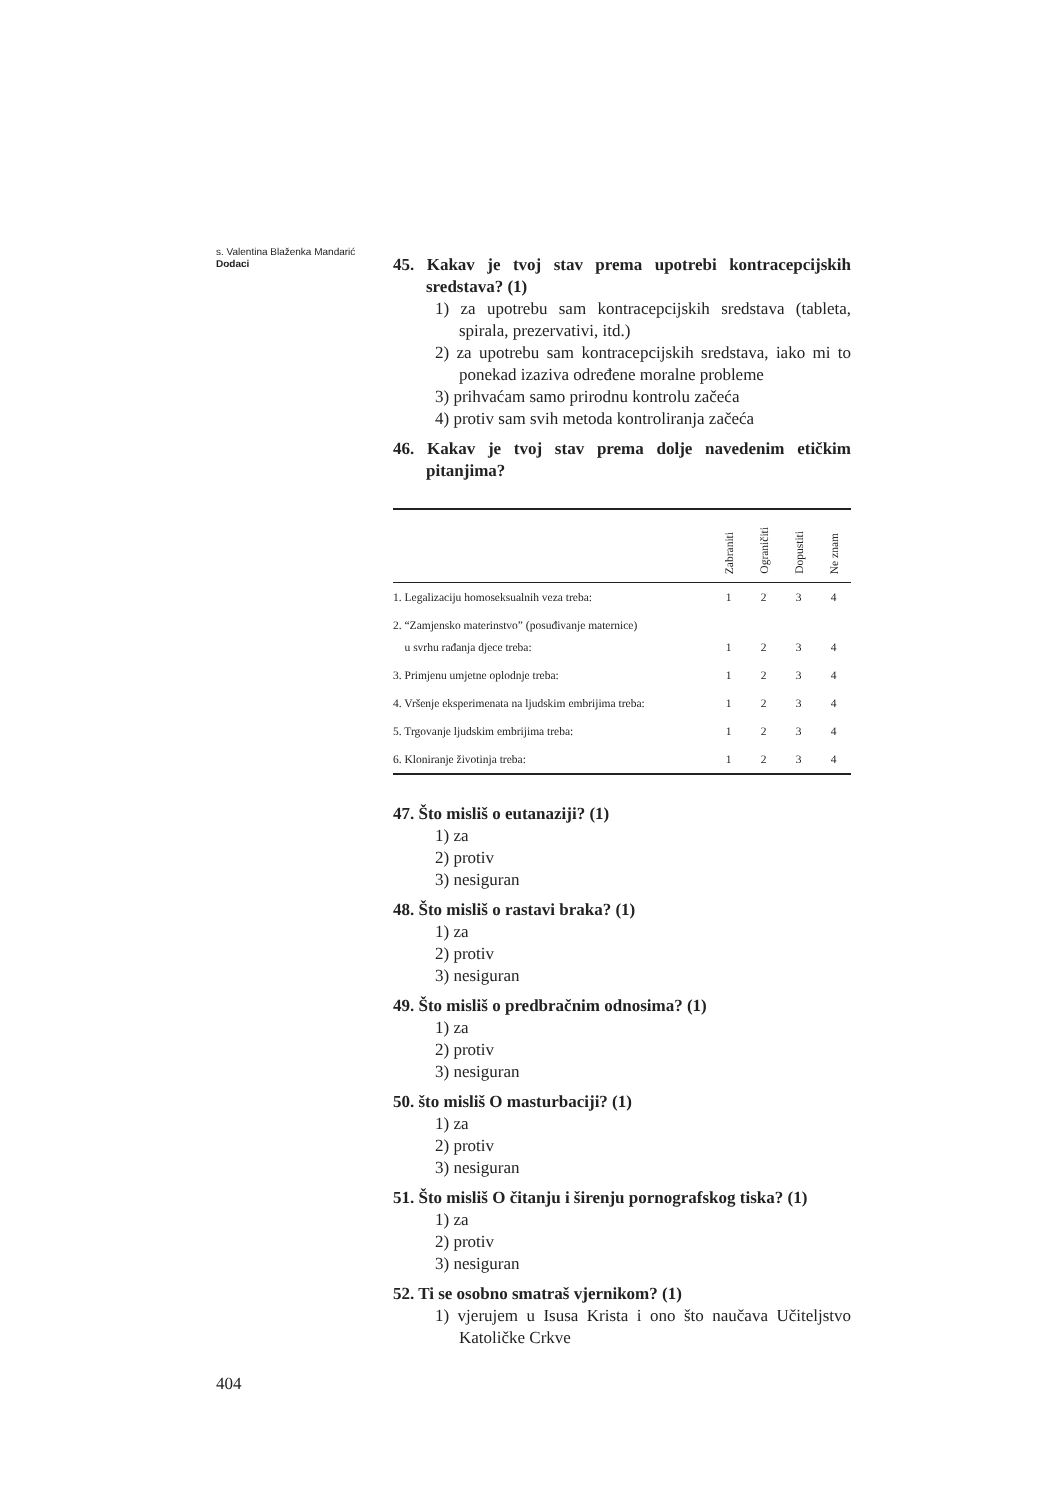s. Valentina Blaženka Mandarić
Dodaci
45. Kakav je tvoj stav prema upotrebi kontracepcijskih sredstava? (1)
1) za upotrebu sam kontracepcijskih sredstava (tableta, spirala, prezervativi, itd.)
2) za upotrebu sam kontracepcijskih sredstava, iako mi to ponekad izaziva određene moralne probleme
3) prihvaćam samo prirodnu kontrolu začeća
4) protiv sam svih metoda kontroliranja začeća
46. Kakav je tvoj stav prema dolje navedenim etičkim pitanjima?
| | Zabraniti | Ograničiti | Dopustiti | Ne znam |
| --- | --- | --- | --- | --- |
| 1. Legalizaciju homoseksualnih veza treba: | 1 | 2 | 3 | 4 |
| 2. “Zamjensko materinstvo” (posuđivanje maternice) u svrhu rađanja djece treba: | 1 | 2 | 3 | 4 |
| 3. Primjenu umjetne oplodnje treba: | 1 | 2 | 3 | 4 |
| 4. Vršenje eksperimenata na ljudskim embrijima treba: | 1 | 2 | 3 | 4 |
| 5. Trgovanje ljudskim embrijima treba: | 1 | 2 | 3 | 4 |
| 6. Kloniranje životinja treba: | 1 | 2 | 3 | 4 |
47. Što misliš o eutanaziji? (1)
1) za
2) protiv
3) nesiguran
48. Što misliš o rastavi braka? (1)
1) za
2) protiv
3) nesiguran
49. Što misliš o predbračnim odnosima? (1)
1) za
2) protiv
3) nesiguran
50. što misliš O masturbaciji? (1)
1) za
2) protiv
3) nesiguran
51. Što misliš O čitanju i širenju pornografskog tiska? (1)
1) za
2) protiv
3) nesiguran
52. Ti se osobno smatraš vjernikom? (1)
1) vjerujem u Isusa Krista i ono što naučava Učiteljstvo Katoličke Crkve
404